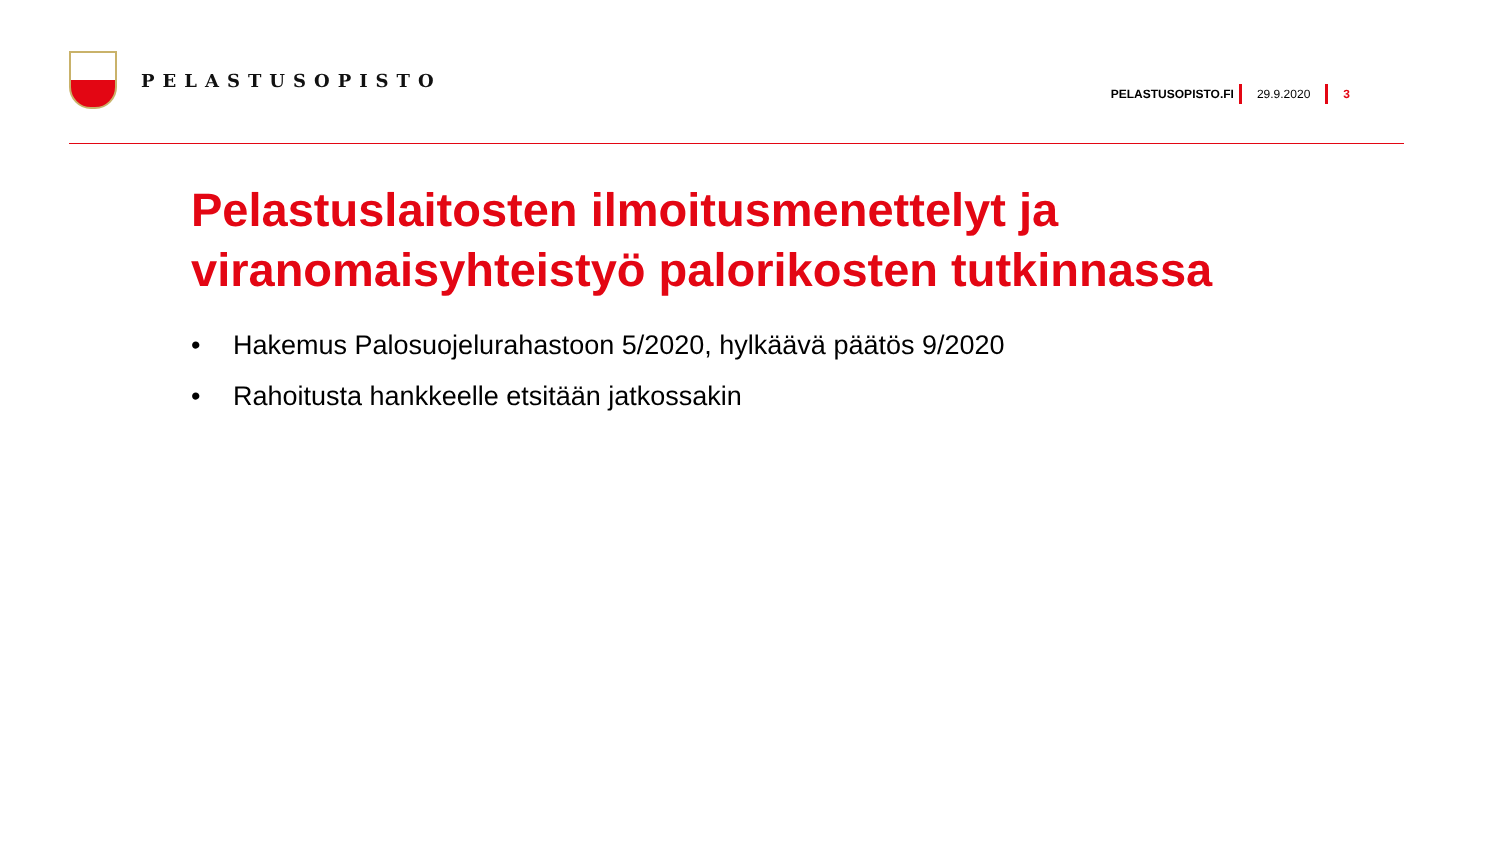PELASTUSOPISTO
PELASTUSOPISTO.FI 29.9.2020 3
Pelastuslaitosten ilmoitusmenettelyt ja viranomaisyhteistyö palorikosten tutkinnassa
• Hakemus Palosuojelurahastoon 5/2020, hylkäävä päätös 9/2020
• Rahoitusta hankkeelle etsitään jatkossakin